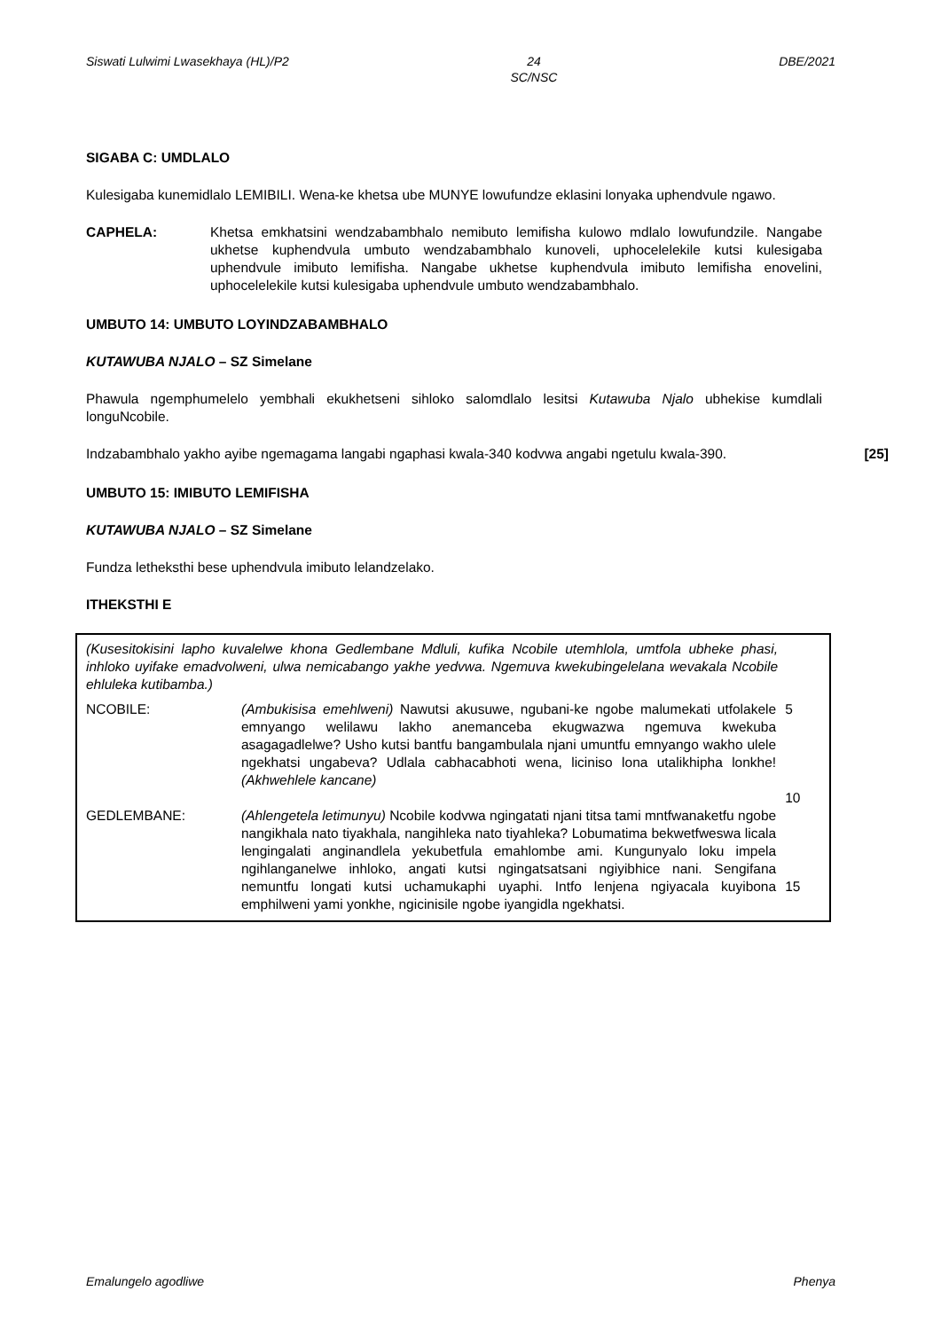Siswati Lulwimi Lwasekhaya (HL)/P2 24
SC/NSC DBE/2021
SIGABA C: UMDLALO
Kulesigaba kunemidlalo LEMIBILI. Wena-ke khetsa ube MUNYE lowufundze eklasini lonyaka uphendvule ngawo.
CAPHELA: Khetsa emkhatsini wendzabambhalo nemibuto lemifisha kulowo mdlalo lowufundzile. Nangabe ukhetse kuphendvula umbuto wendzabambhalo kunoveli, uphocelelekile kutsi kulesigaba uphendvule imibuto lemifisha. Nangabe ukhetse kuphendvula imibuto lemifisha enovelini, uphocelelekile kutsi kulesigaba uphendvule umbuto wendzabambhalo.
UMBUTO 14: UMBUTO LOYINDZABAMBHALO
KUTAWUBA NJALO – SZ Simelane
Phawula ngemphumelelo yembhali ekukhetseni sihloko salomdlalo lesitsi Kutawuba Njalo ubhekise kumdlali longuNcobile.
Indzabambhalo yakho ayibe ngemagama langabi ngaphasi kwala-340 kodvwa angabi ngetulu kwala-390.
[25]
UMBUTO 15: IMIBUTO LEMIFISHA
KUTAWUBA NJALO – SZ Simelane
Fundza letheksthi bese uphendvula imibuto lelandzelako.
ITHEKSTHI E
(Kusesitokisini lapho kuvalelwe khona Gedlembane Mdluli, kufika Ncobile utemhlola, umtfola ubheke phasi, inhloko uyifake emadvolweni, ulwa nemicabango yakhe yedvwa. Ngemuva kwekubingelelana wevakala Ncobile ehluleka kutibamba.)
NCOBILE: (Ambukisisa emehlweni) Nawutsi akusuwe, ngubani-ke ngobe malumekati utfolakele emnyango welilawu lakho anemanceba ekugwazwa ngemuva kwekuba asagagadlelwe? Usho kutsi bantfu bangambulala njani umuntfu emnyango wakho ulele ngekhatsi ungabeva? Udlala cabhacabhoti wena, liciniso lona utalikhipha lonkhe! (Akhwehlele kancane)
5
10
GEDLEMBANE: (Ahlengetela letimunyu) Ncobile kodvwa ngingatati njani titsa tami mntfwanaketfu ngobe nangikhala nato tiyakhala, nangihleka nato tiyahleka? Lobumatima bekwetfweswa licala lengingalati anginandlela yekubetfula emahlombe ami. Kungunyalo loku impela ngihlanganelwe inhloko, angati kutsi ngingatsatsani ngiyibhice nani. Sengifana nemuntfu longati kutsi uchamukaphi uyaphi. Intfo lenjena ngiyacala kuyibona emphilweni yami yonkhe, ngicinisile ngobe iyangidla ngekhatsi.
15
Emalungelo agodliwe Phenya